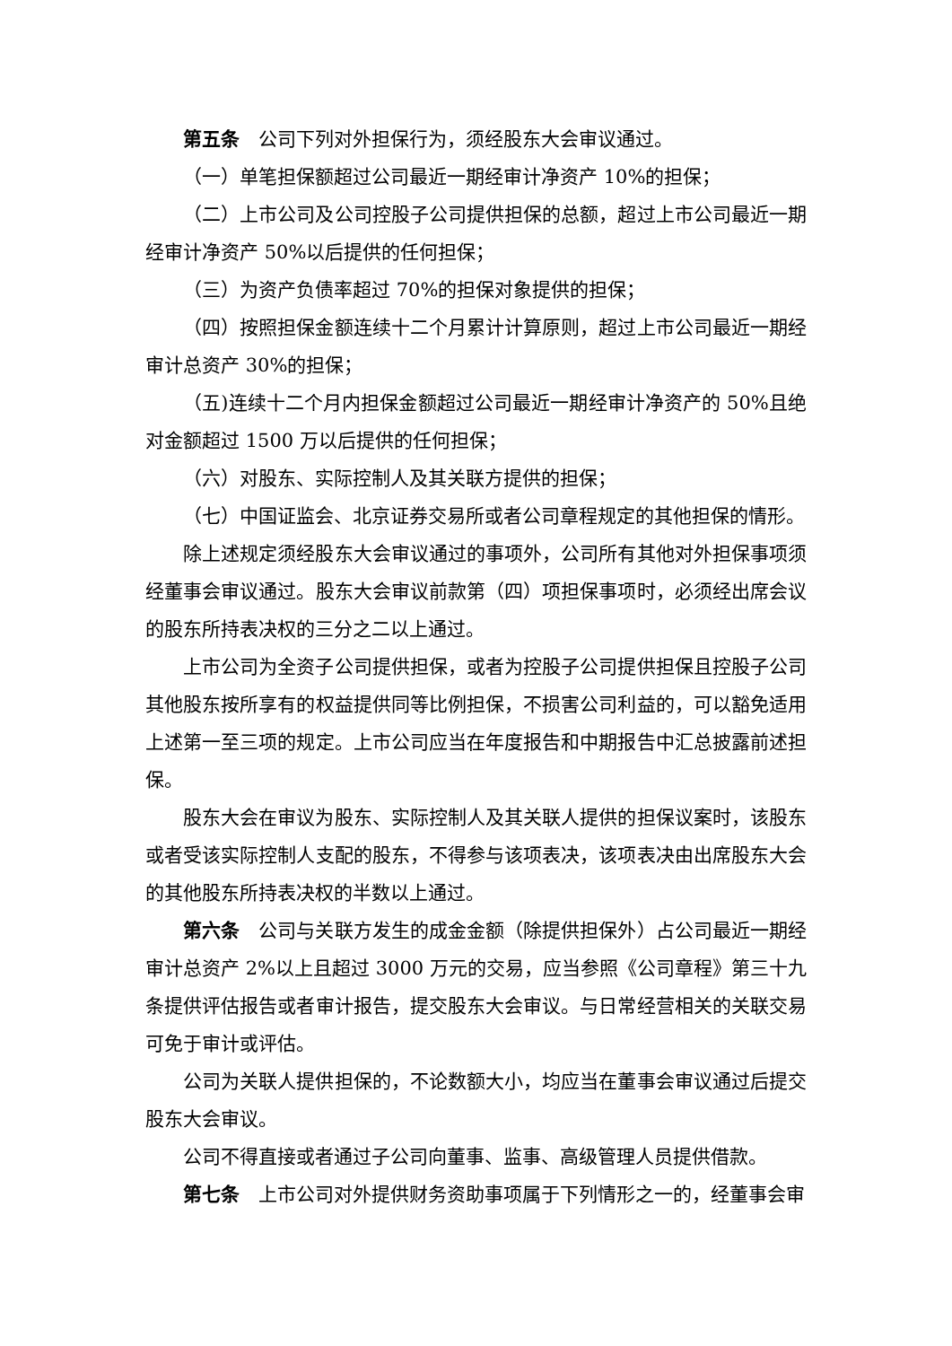第五条　公司下列对外担保行为，须经股东大会审议通过。
（一）单笔担保额超过公司最近一期经审计净资产 10%的担保；
（二）上市公司及公司控股子公司提供担保的总额，超过上市公司最近一期经审计净资产 50%以后提供的任何担保；
（三）为资产负债率超过 70%的担保对象提供的担保；
（四）按照担保金额连续十二个月累计计算原则，超过上市公司最近一期经审计总资产 30%的担保；
（五)连续十二个月内担保金额超过公司最近一期经审计净资产的 50%且绝对金额超过 1500 万以后提供的任何担保；
（六）对股东、实际控制人及其关联方提供的担保；
（七）中国证监会、北京证券交易所或者公司章程规定的其他担保的情形。
除上述规定须经股东大会审议通过的事项外，公司所有其他对外担保事项须经董事会审议通过。股东大会审议前款第（四）项担保事项时，必须经出席会议的股东所持表决权的三分之二以上通过。
上市公司为全资子公司提供担保，或者为控股子公司提供担保且控股子公司其他股东按所享有的权益提供同等比例担保，不损害公司利益的，可以豁免适用上述第一至三项的规定。上市公司应当在年度报告和中期报告中汇总披露前述担保。
股东大会在审议为股东、实际控制人及其关联人提供的担保议案时，该股东或者受该实际控制人支配的股东，不得参与该项表决，该项表决由出席股东大会的其他股东所持表决权的半数以上通过。
第六条　公司与关联方发生的成金金额（除提供担保外）占公司最近一期经审计总资产 2%以上且超过 3000 万元的交易，应当参照《公司章程》第三十九条提供评估报告或者审计报告，提交股东大会审议。与日常经营相关的关联交易可免于审计或评估。
公司为关联人提供担保的，不论数额大小，均应当在董事会审议通过后提交股东大会审议。
公司不得直接或者通过子公司向董事、监事、高级管理人员提供借款。
第七条　上市公司对外提供财务资助事项属于下列情形之一的，经董事会审